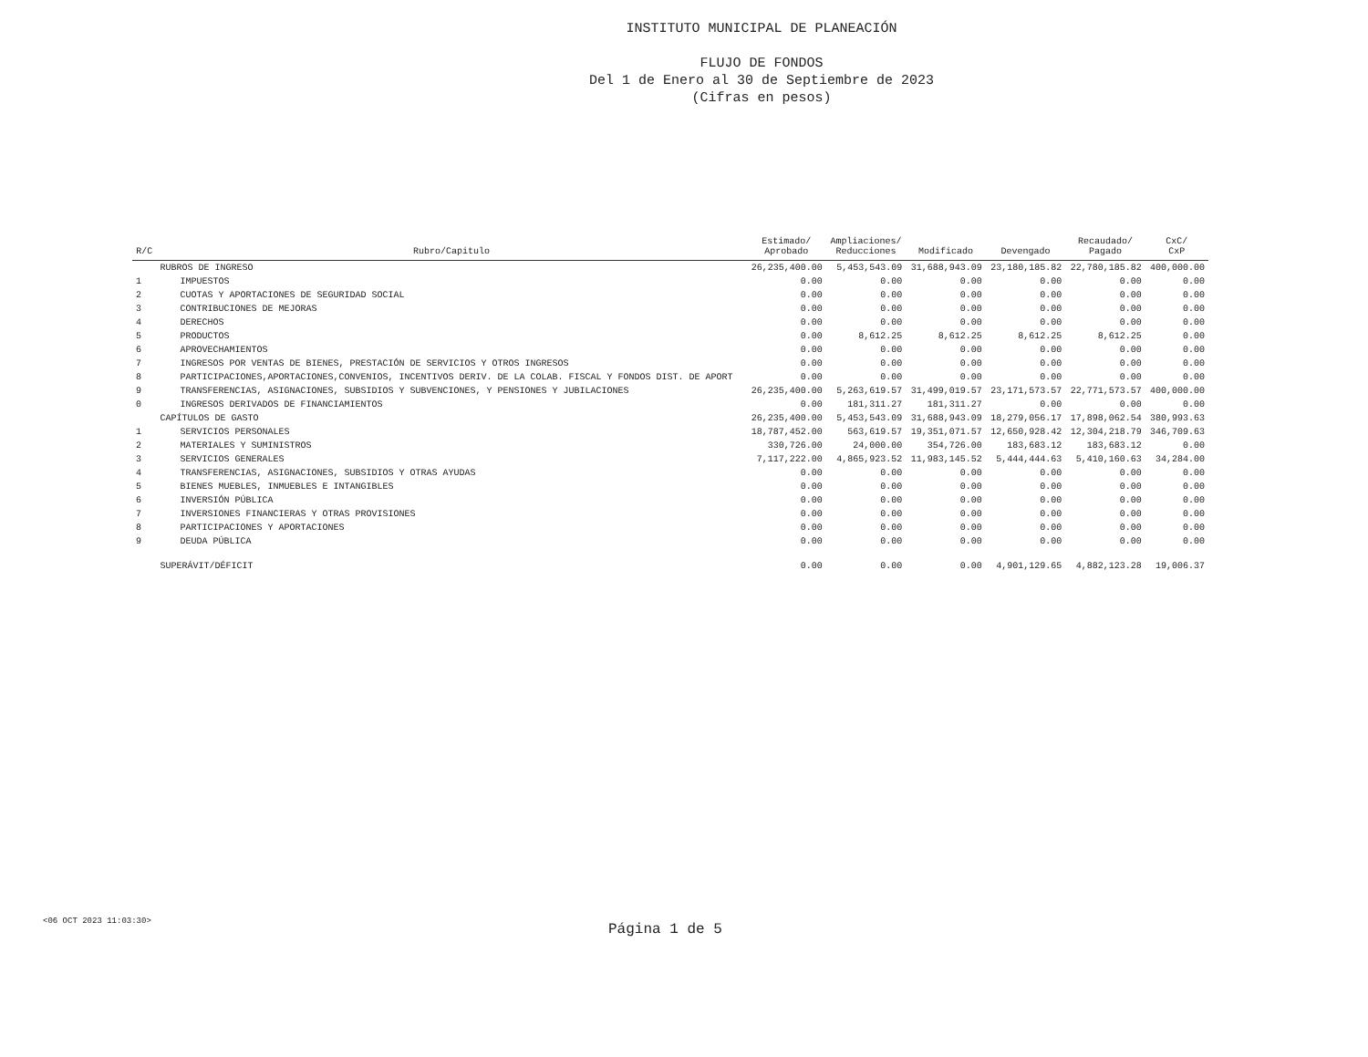INSTITUTO MUNICIPAL DE PLANEACIÓN
FLUJO DE FONDOS
Del 1 de Enero al 30 de Septiembre de 2023
(Cifras en pesos)
| R/C | Rubro/Capitulo | Estimado/ Aprobado | Ampliaciones/ Reducciones | Modificado | Devengado | Recaudado/ Pagado | CxC/ CxP |
| --- | --- | --- | --- | --- | --- | --- | --- |
| | RUBROS DE INGRESO | 26,235,400.00 | 5,453,543.09 | 31,688,943.09 | 23,180,185.82 | 22,780,185.82 | 400,000.00 |
| 1 | IMPUESTOS | 0.00 | 0.00 | 0.00 | 0.00 | 0.00 | 0.00 |
| 2 | CUOTAS Y APORTACIONES DE SEGURIDAD SOCIAL | 0.00 | 0.00 | 0.00 | 0.00 | 0.00 | 0.00 |
| 3 | CONTRIBUCIONES DE MEJORAS | 0.00 | 0.00 | 0.00 | 0.00 | 0.00 | 0.00 |
| 4 | DERECHOS | 0.00 | 0.00 | 0.00 | 0.00 | 0.00 | 0.00 |
| 5 | PRODUCTOS | 0.00 | 8,612.25 | 8,612.25 | 8,612.25 | 8,612.25 | 0.00 |
| 6 | APROVECHAMIENTOS | 0.00 | 0.00 | 0.00 | 0.00 | 0.00 | 0.00 |
| 7 | INGRESOS POR VENTAS DE BIENES, PRESTACIÓN DE SERVICIOS Y OTROS INGRESOS | 0.00 | 0.00 | 0.00 | 0.00 | 0.00 | 0.00 |
| 8 | PARTICIPACIONES,APORTACIONES,CONVENIOS, INCENTIVOS DERIV. DE LA COLAB. FISCAL Y FONDOS DIST. DE APORT | 0.00 | 0.00 | 0.00 | 0.00 | 0.00 | 0.00 |
| 9 | TRANSFERENCIAS, ASIGNACIONES, SUBSIDIOS Y SUBVENCIONES, Y PENSIONES Y JUBILACIONES | 26,235,400.00 | 5,263,619.57 | 31,499,019.57 | 23,171,573.57 | 22,771,573.57 | 400,000.00 |
| 0 | INGRESOS DERIVADOS DE FINANCIAMIENTOS | 0.00 | 181,311.27 | 181,311.27 | 0.00 | 0.00 | 0.00 |
| | CAPÍTULOS DE GASTO | 26,235,400.00 | 5,453,543.09 | 31,688,943.09 | 18,279,056.17 | 17,898,062.54 | 380,993.63 |
| 1 | SERVICIOS PERSONALES | 18,787,452.00 | 563,619.57 | 19,351,071.57 | 12,650,928.42 | 12,304,218.79 | 346,709.63 |
| 2 | MATERIALES Y SUMINISTROS | 330,726.00 | 24,000.00 | 354,726.00 | 183,683.12 | 183,683.12 | 0.00 |
| 3 | SERVICIOS GENERALES | 7,117,222.00 | 4,865,923.52 | 11,983,145.52 | 5,444,444.63 | 5,410,160.63 | 34,284.00 |
| 4 | TRANSFERENCIAS, ASIGNACIONES, SUBSIDIOS Y OTRAS AYUDAS | 0.00 | 0.00 | 0.00 | 0.00 | 0.00 | 0.00 |
| 5 | BIENES MUEBLES, INMUEBLES E INTANGIBLES | 0.00 | 0.00 | 0.00 | 0.00 | 0.00 | 0.00 |
| 6 | INVERSIÓN PÚBLICA | 0.00 | 0.00 | 0.00 | 0.00 | 0.00 | 0.00 |
| 7 | INVERSIONES FINANCIERAS Y OTRAS PROVISIONES | 0.00 | 0.00 | 0.00 | 0.00 | 0.00 | 0.00 |
| 8 | PARTICIPACIONES Y APORTACIONES | 0.00 | 0.00 | 0.00 | 0.00 | 0.00 | 0.00 |
| 9 | DEUDA PÚBLICA | 0.00 | 0.00 | 0.00 | 0.00 | 0.00 | 0.00 |
| | SUPERÁVIT/DÉFICIT | 0.00 | 0.00 | 0.00 | 4,901,129.65 | 4,882,123.28 | 19,006.37 |
<06 OCT 2023 11:03:30> Página 1 de 5